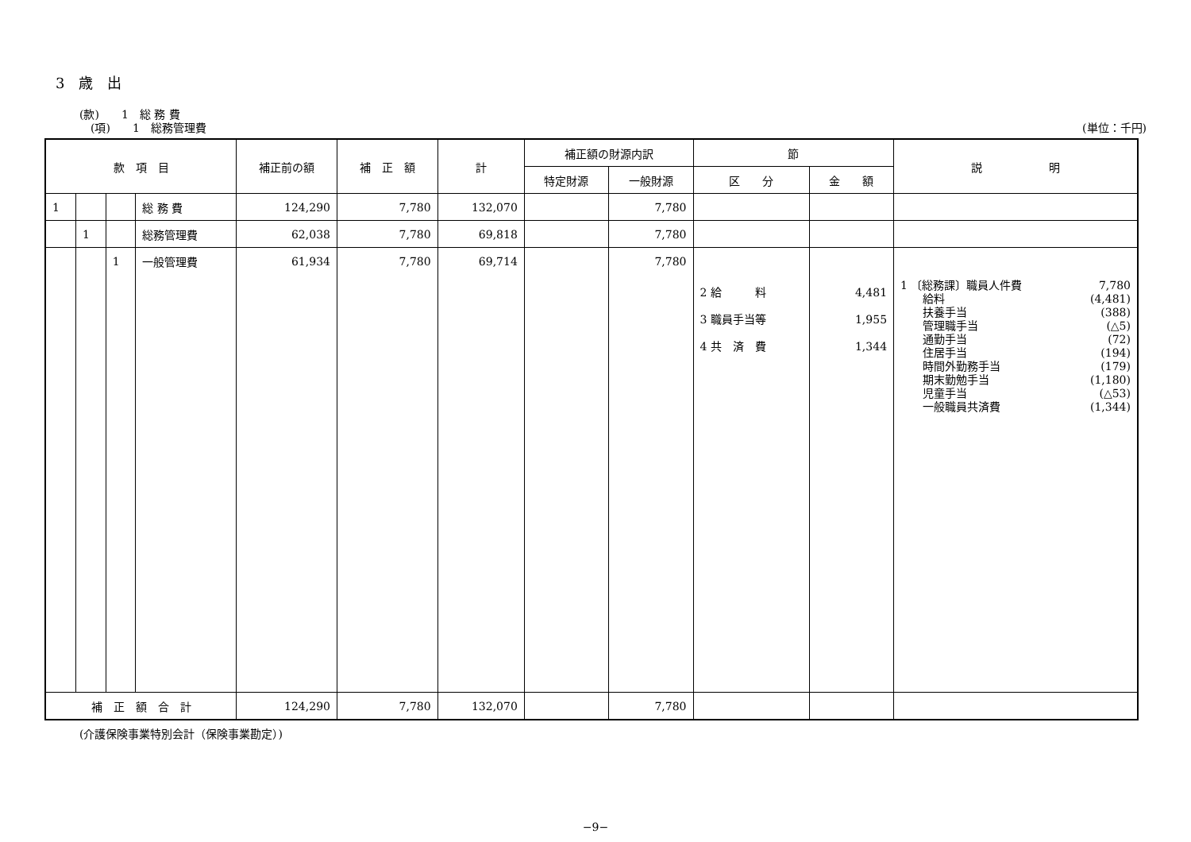3　歳　出
(款)　　1　総 務 費
　(項)　　1　総務管理費
(単位：千円)
| 款 項 目 | | | | 補正前の額 | 補 正 額 | 計 | 補正額の財源内訳 | | 節 | | 説 明 |
| --- | --- | --- | --- | --- | --- | --- | --- | --- | --- | --- | --- |
| | | | | | | | 特定財源 | 一般財源 | 区 分 | 金 額 | |
| 1 | | | 総 務 費 | 124,290 | 7,780 | 132,070 | | 7,780 | | | |
| | 1 | | 総務管理費 | 62,038 | 7,780 | 69,818 | | 7,780 | | | |
| | | 1 | 一般管理費 | 61,934 | 7,780 | 69,714 | | 7,780 | | | |
| | | | | | | | | | 2 給 料 3 職員手当等 4 共 済 費 | 4,481 1,955 1,344 | 1 〔総務課〕職員人件費 7,780 給料 (4,481) 扶養手当 (388) 管理職手当 (△5) 通勤手当 (72) 住居手当 (194) 時間外勤務手当 (179) 期末勤勉手当 (1,180) 児童手当 (△53) 一般職員共済費 (1,344) |
| 補 正 額 合 計 | | | | 124,290 | 7,780 | 132,070 | | 7,780 | | | |
(介護保険事業特別会計（保険事業勘定）)
−9−